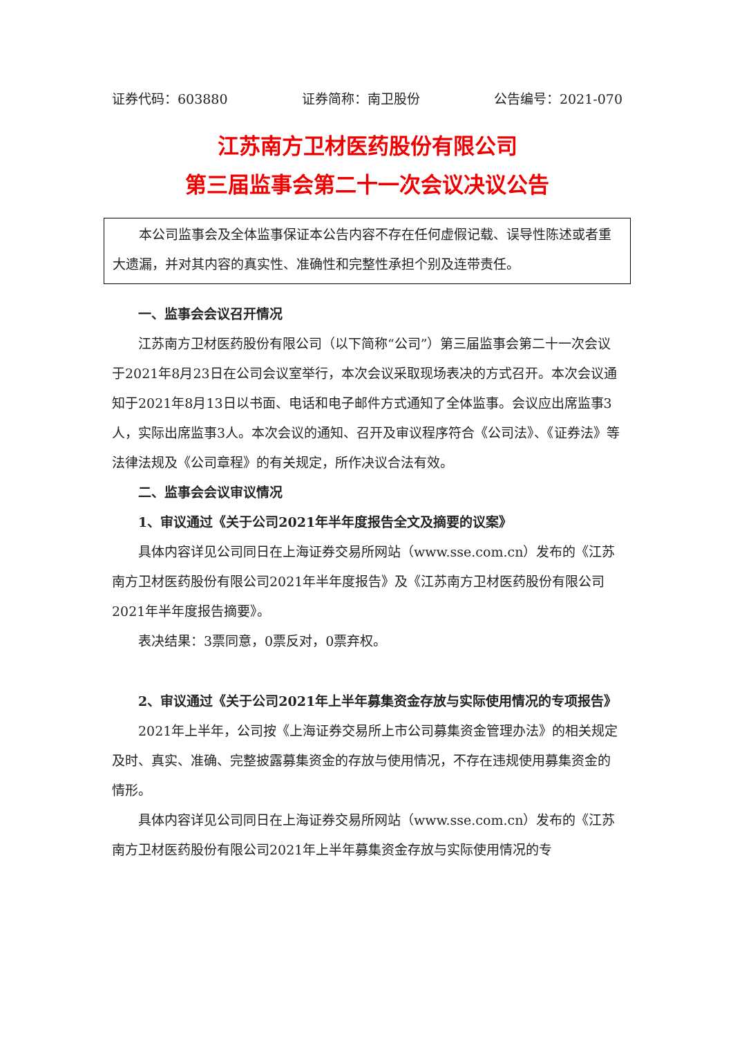证券代码：603880 证券简称：南卫股份 公告编号：2021-070
江苏南方卫材医药股份有限公司
第三届监事会第二十一次会议决议公告
本公司监事会及全体监事保证本公告内容不存在任何虚假记载、误导性陈述或者重大遗漏，并对其内容的真实性、准确性和完整性承担个别及连带责任。
一、监事会会议召开情况
江苏南方卫材医药股份有限公司（以下简称“公司”）第三届监事会第二十一次会议于2021年8月23日在公司会议室举行，本次会议采取现场表决的方式召开。本次会议通知于2021年8月13日以书面、电话和电子邮件方式通知了全体监事。会议应出席监事3人，实际出席监事3人。本次会议的通知、召开及审议程序符合《公司法》、《证券法》等法律法规及《公司章程》的有关规定，所作决议合法有效。
二、监事会会议审议情况
1、审议通过《关于公司2021年半年度报告全文及摘要的议案》
具体内容详见公司同日在上海证券交易所网站（www.sse.com.cn）发布的《江苏南方卫材医药股份有限公司2021年半年度报告》及《江苏南方卫材医药股份有限公司2021年半年度报告摘要》。
表决结果：3票同意，0票反对，0票弃权。
2、审议通过《关于公司2021年上半年募集资金存放与实际使用情况的专项报告》
2021年上半年，公司按《上海证券交易所上市公司募集资金管理办法》的相关规定及时、真实、准确、完整披露募集资金的存放与使用情况，不存在违规使用募集资金的情形。
具体内容详见公司同日在上海证券交易所网站（www.sse.com.cn）发布的《江苏南方卫材医药股份有限公司2021年上半年募集资金存放与实际使用情况的专